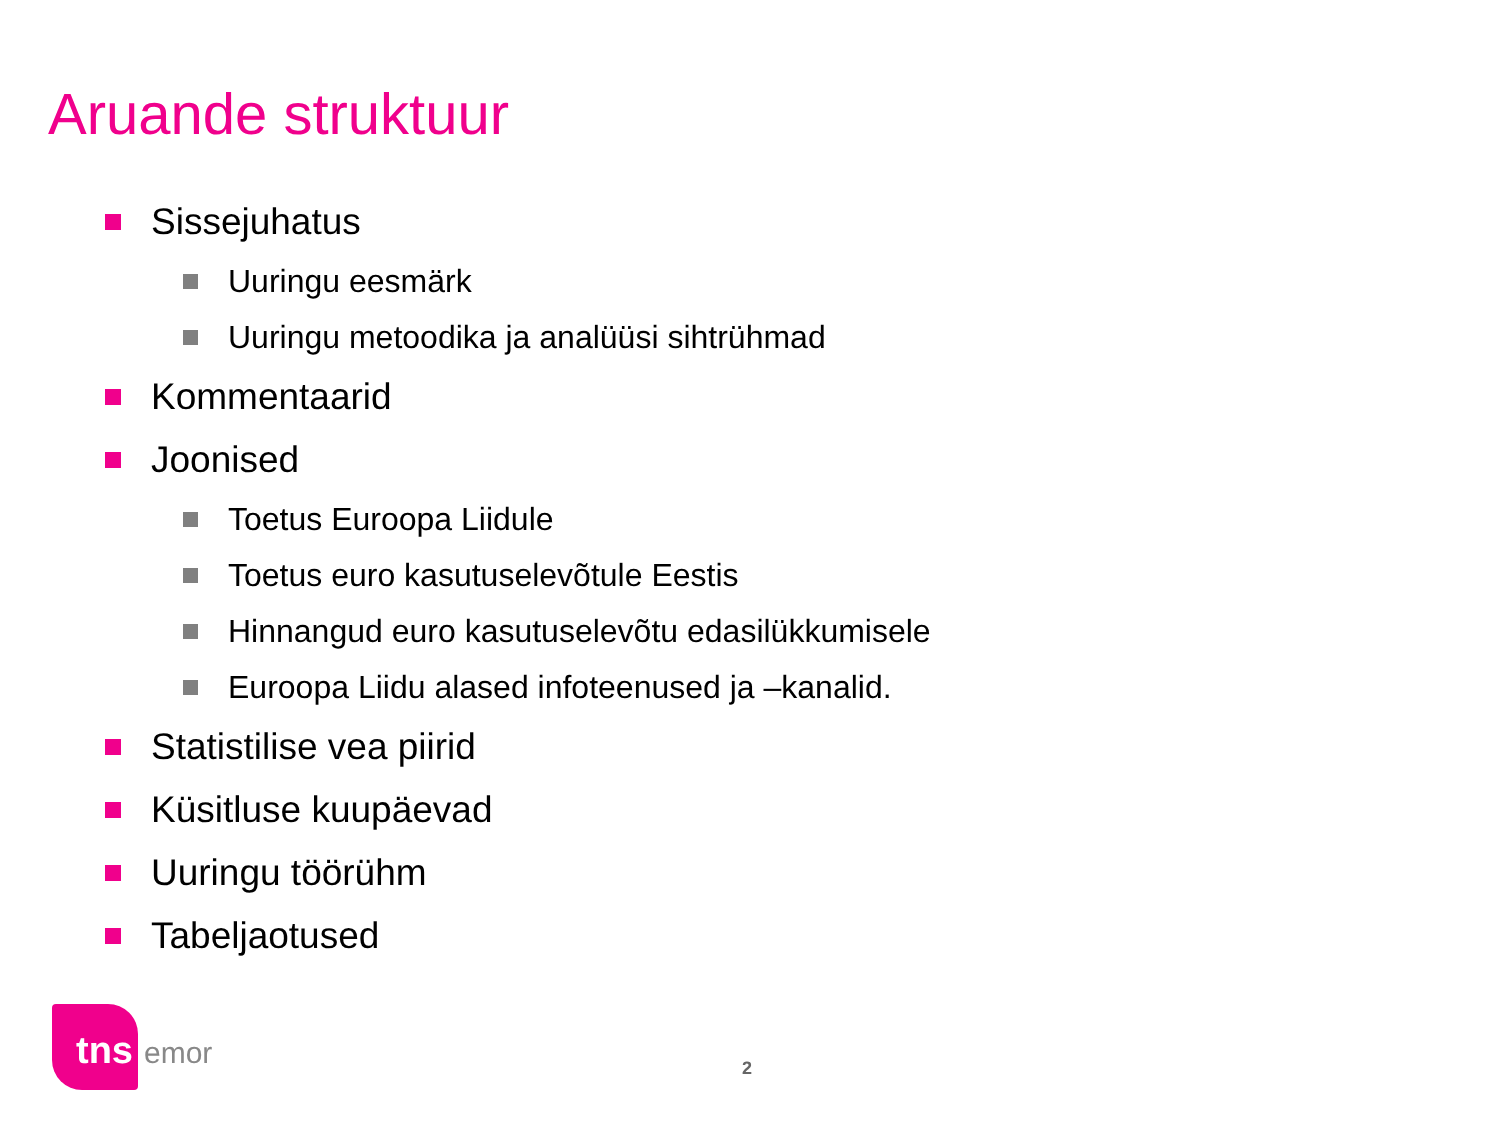Aruande struktuur
Sissejuhatus
Uuringu eesmärk
Uuringu metoodika ja analüüsi sihtrühmad
Kommentaarid
Joonised
Toetus Euroopa Liidule
Toetus euro kasutuselevõtule Eestis
Hinnangud euro kasutuselevõtu edasilükkumisele
Euroopa Liidu alased infoteenused ja –kanalid.
Statistilise vea piirid
Küsitluse kuupäevad
Uuringu töörühm
Tabeljaotused
tns
emor
2